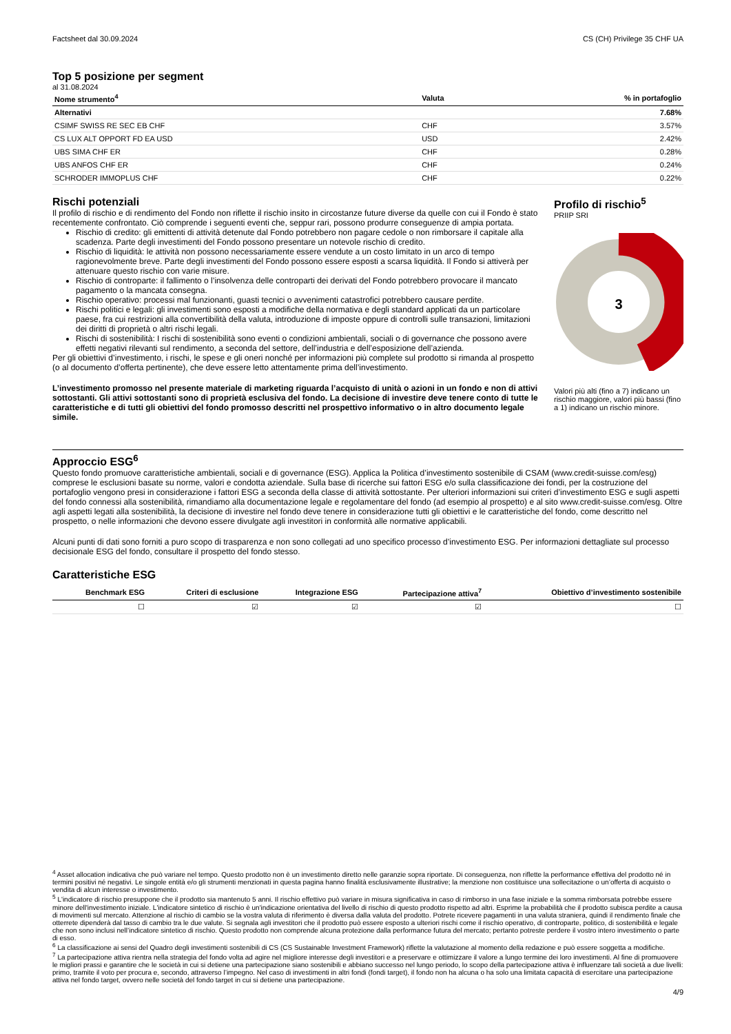Factsheet dal 30.09.2024 CS (CH) Privilege 35 CHF UA
Top 5 posizione per segment
al 31.08.2024
| Nome strumento<sup>4</sup> | Valuta | % in portafoglio |
| --- | --- | --- |
| Alternativi | | 7.68% |
| CSIMF SWISS RE SEC EB CHF | CHF | 3.57% |
| CS LUX ALT OPPORT FD EA USD | USD | 2.42% |
| UBS SIMA CHF ER | CHF | 0.28% |
| UBS ANFOS CHF ER | CHF | 0.24% |
| SCHRODER IMMOPLUS CHF | CHF | 0.22% |
Rischi potenziali
Il profilo di rischio e di rendimento del Fondo non riflette il rischio insito in circostanze future diverse da quelle con cui il Fondo è stato recentemente confrontato. Ciò comprende i seguenti eventi che, seppur rari, possono produrre conseguenze di ampia portata.
Rischio di credito: gli emittenti di attività detenute dal Fondo potrebbero non pagare cedole o non rimborsare il capitale alla scadenza. Parte degli investimenti del Fondo possono presentare un notevole rischio di credito.
Rischio di liquidità: le attività non possono necessariamente essere vendute a un costo limitato in un arco di tempo ragionevolmente breve. Parte degli investimenti del Fondo possono essere esposti a scarsa liquidità. Il Fondo si attiverà per attenuare questo rischio con varie misure.
Rischio di controparte: il fallimento o l’insolvenza delle controparti dei derivati del Fondo potrebbero provocare il mancato pagamento o la mancata consegna.
Rischio operativo: processi mal funzionanti, guasti tecnici o avvenimenti catastrofici potrebbero causare perdite.
Rischi politici e legali: gli investimenti sono esposti a modifiche della normativa e degli standard applicati da un particolare paese, fra cui restrizioni alla convertibilità della valuta, introduzione di imposte oppure di controlli sulle transazioni, limitazioni dei diritti di proprietà o altri rischi legali.
Rischi di sostenibilità: I rischi di sostenibilità sono eventi o condizioni ambientali, sociali o di governance che possono avere effetti negativi rilevanti sul rendimento, a seconda del settore, dell’industria e dell’esposizione dell’azienda.
Per gli obiettivi d’investimento, i rischi, le spese e gli oneri nonché per informazioni più complete sul prodotto si rimanda al prospetto (o al documento d’offerta pertinente), che deve essere letto attentamente prima dell’investimento.
L’investimento promosso nel presente materiale di marketing riguarda l’acquisto di unità o azioni in un fondo e non di attivi sottostanti. Gli attivi sottostanti sono di proprietà esclusiva del fondo. La decisione di investire deve tenere conto di tutte le caratteristiche e di tutti gli obiettivi del fondo promosso descritti nel prospettivo informativo o in altro documento legale simile.
Profilo di rischio<sup>5</sup>
PRIIP SRI
3
Valori più alti (fino a 7) indicano un rischio maggiore, valori più bassi (fino a 1) indicano un rischio minore.
Approccio ESG<sup>6</sup>
Questo fondo promuove caratteristiche ambientali, sociali e di governance (ESG). Applica la Politica d’investimento sostenibile di CSAM (www.credit-suisse.com/esg) comprese le esclusioni basate su norme, valori e condotta aziendale. Sulla base di ricerche sui fattori ESG e/o sulla classificazione dei fondi, per la costruzione del portafoglio vengono presi in considerazione i fattori ESG a seconda della classe di attività sottostante. Per ulteriori informazioni sui criteri d’investimento ESG e sugli aspetti del fondo connessi alla sostenibilità, rimandiamo alla documentazione legale e regolamentare del fondo (ad esempio al prospetto) e al sito www.credit-suisse.com/esg. Oltre agli aspetti legati alla sostenibilità, la decisione di investire nel fondo deve tenere in considerazione tutti gli obiettivi e le caratteristiche del fondo, come descritto nel prospetto, o nelle informazioni che devono essere divulgate agli investitori in conformità alle normative applicabili.
Alcuni punti di dati sono forniti a puro scopo di trasparenza e non sono collegati ad uno specifico processo d’investimento ESG. Per informazioni dettagliate sul processo decisionale ESG del fondo, consultare il prospetto del fondo stesso.
Caratteristiche ESG
| Benchmark ESG | Criteri di esclusione | Integrazione ESG | Partecipazione attiva<sup>7</sup> | Obiettivo d’investimento sostenibile |
| --- | --- | --- | --- | --- |
| ☐ | ☑ | ☑ | ☑ | ☐ |
<sup>4</sup> Asset allocation indicativa che può variare nel tempo. Questo prodotto non è un investimento diretto nelle garanzie sopra riportate. Di conseguenza, non riflette la performance effettiva del prodotto né in termini positivi né negativi. Le singole entità e/o gli strumenti menzionati in questa pagina hanno finalità esclusivamente illustrative; la menzione non costituisce una sollecitazione o un’offerta di acquisto o vendita di alcun interesse o investimento.
<sup>5</sup> L'indicatore di rischio presuppone che il prodotto sia mantenuto 5 anni. Il rischio effettivo può variare in misura significativa in caso di rimborso in una fase iniziale e la somma rimborsata potrebbe essere minore dell'investimento iniziale. L'indicatore sintetico di rischio è un'indicazione orientativa del livello di rischio di questo prodotto rispetto ad altri. Esprime la probabilità che il prodotto subisca perdite a causa di movimenti sul mercato. Attenzione al rischio di cambio se la vostra valuta di riferimento è diversa dalla valuta del prodotto. Potrete ricevere pagamenti in una valuta straniera, quindi il rendimento finale che otterrete dipenderà dal tasso di cambio tra le due valute. Si segnala agli investitori che il prodotto può essere esposto a ulteriori rischi come il rischio operativo, di controparte, politico, di sostenibilità e legale che non sono inclusi nell’indicatore sintetico di rischio. Questo prodotto non comprende alcuna protezione dalla performance futura del mercato; pertanto potreste perdere il vostro intero investimento o parte di esso.
<sup>6</sup> La classificazione ai sensi del Quadro degli investimenti sostenibili di CS (CS Sustainable Investment Framework) riflette la valutazione al momento della redazione e può essere soggetta a modifiche.
<sup>7</sup> La partecipazione attiva rientra nella strategia del fondo volta ad agire nel migliore interesse degli investitori e a preservare e ottimizzare il valore a lungo termine dei loro investimenti. Al fine di promuovere le migliori prassi e garantire che le società in cui si detiene una partecipazione siano sostenibili e abbiano successo nel lungo periodo, lo scopo della partecipazione attiva è influenzare tali società a due livelli: primo, tramite il voto per procura e, secondo, attraverso l’impegno. Nel caso di investimenti in altri fondi (fondi target), il fondo non ha alcuna o ha solo una limitata capacità di esercitare una partecipazione attiva nel fondo target, ovvero nelle società del fondo target in cui si detiene una partecipazione.
4/9